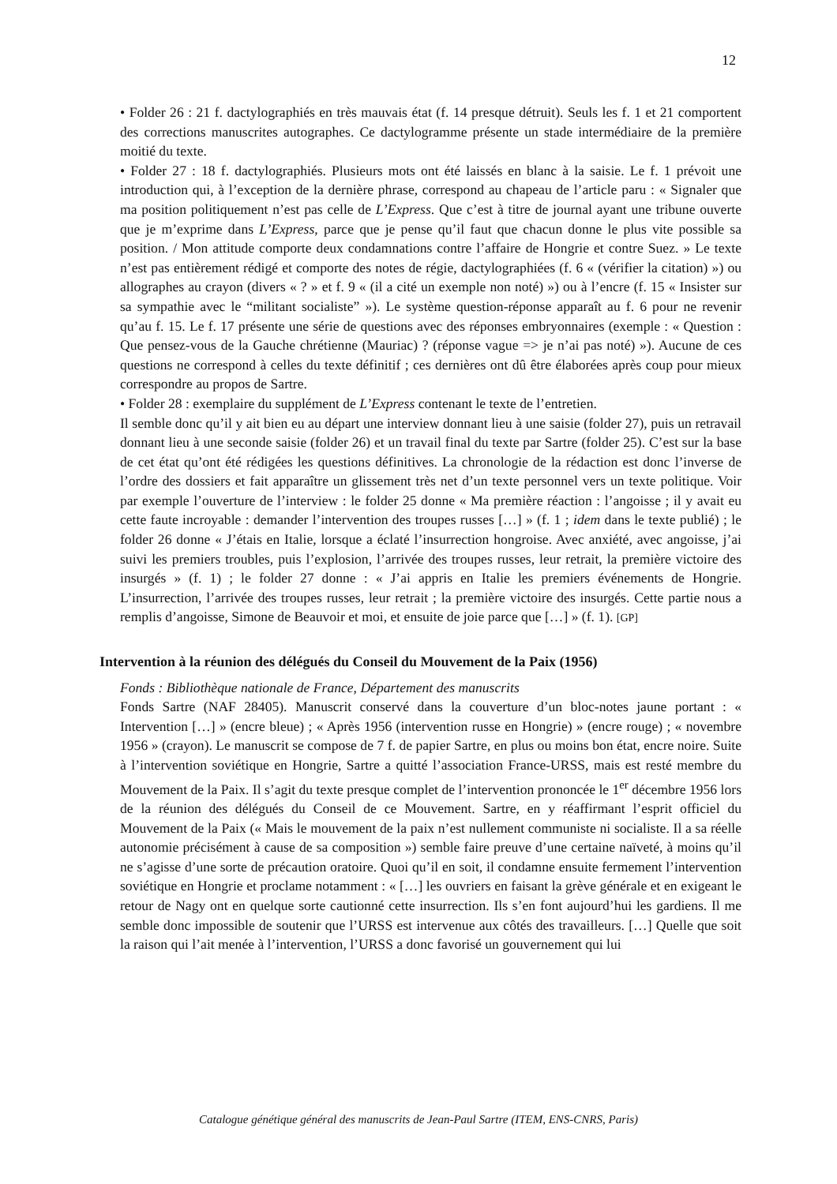12
• Folder 26 : 21 f. dactylographiés en très mauvais état (f. 14 presque détruit). Seuls les f. 1 et 21 comportent des corrections manuscrites autographes. Ce dactylogramme présente un stade intermédiaire de la première moitié du texte.
• Folder 27 : 18 f. dactylographiés. Plusieurs mots ont été laissés en blanc à la saisie. Le f. 1 prévoit une introduction qui, à l’exception de la dernière phrase, correspond au chapeau de l’article paru : « Signaler que ma position politiquement n’est pas celle de L’Express. Que c’est à titre de journal ayant une tribune ouverte que je m’exprime dans L’Express, parce que je pense qu’il faut que chacun donne le plus vite possible sa position. / Mon attitude comporte deux condamnations contre l’affaire de Hongrie et contre Suez. » Le texte n’est pas entièrement rédigé et comporte des notes de régie, dactylographiées (f. 6 « (vérifier la citation) ») ou allographes au crayon (divers « ? » et f. 9 « (il a cité un exemple non noté) ») ou à l’encre (f. 15 « Insister sur sa sympathie avec le “militant socialiste” »). Le système question-réponse apparaît au f. 6 pour ne revenir qu’au f. 15. Le f. 17 présente une série de questions avec des réponses embryonnaires (exemple : « Question : Que pensez-vous de la Gauche chrétienne (Mauriac) ? (réponse vague => je n’ai pas noté) »). Aucune de ces questions ne correspond à celles du texte définitif ; ces dernières ont dû être élaborées après coup pour mieux correspondre au propos de Sartre.
• Folder 28 : exemplaire du supplément de L’Express contenant le texte de l’entretien.
Il semble donc qu’il y ait bien eu au départ une interview donnant lieu à une saisie (folder 27), puis un retravail donnant lieu à une seconde saisie (folder 26) et un travail final du texte par Sartre (folder 25). C’est sur la base de cet état qu’ont été rédigées les questions définitives. La chronologie de la rédaction est donc l’inverse de l’ordre des dossiers et fait apparaître un glissement très net d’un texte personnel vers un texte politique. Voir par exemple l’ouverture de l’interview : le folder 25 donne « Ma première réaction : l’angoisse ; il y avait eu cette faute incroyable : demander l’intervention des troupes russes […] » (f. 1 ; idem dans le texte publié) ; le folder 26 donne « J’étais en Italie, lorsque a éclaté l’insurrection hongroise. Avec anxiété, avec angoisse, j’ai suivi les premiers troubles, puis l’explosion, l’arrivée des troupes russes, leur retrait, la première victoire des insurgés » (f. 1) ; le folder 27 donne : « J’ai appris en Italie les premiers événements de Hongrie. L’insurrection, l’arrivée des troupes russes, leur retrait ; la première victoire des insurgés. Cette partie nous a remplis d’angoisse, Simone de Beauvoir et moi, et ensuite de joie parce que […] » (f. 1). [GP]
Intervention à la réunion des délégués du Conseil du Mouvement de la Paix (1956)
Fonds : Bibliothèque nationale de France, Département des manuscrits
Fonds Sartre (NAF 28405). Manuscrit conservé dans la couverture d’un bloc-notes jaune portant : « Intervention […] » (encre bleue) ; « Après 1956 (intervention russe en Hongrie) » (encre rouge) ; « novembre 1956 » (crayon). Le manuscrit se compose de 7 f. de papier Sartre, en plus ou moins bon état, encre noire. Suite à l’intervention soviétique en Hongrie, Sartre a quitté l’association France-URSS, mais est resté membre du Mouvement de la Paix. Il s’agit du texte presque complet de l’intervention prononcée le 1<sup>er</sup> décembre 1956 lors de la réunion des délégués du Conseil de ce Mouvement. Sartre, en y réaffirmant l’esprit officiel du Mouvement de la Paix (« Mais le mouvement de la paix n’est nullement communiste ni socialiste. Il a sa réelle autonomie précisément à cause de sa composition ») semble faire preuve d’une certaine naïveté, à moins qu’il ne s’agisse d’une sorte de précaution oratoire. Quoi qu’il en soit, il condamne ensuite fermement l’intervention soviétique en Hongrie et proclame notamment : « […] les ouvriers en faisant la grève générale et en exigeant le retour de Nagy ont en quelque sorte cautionné cette insurrection. Ils s’en font aujourd’hui les gardiens. Il me semble donc impossible de soutenir que l’URSS est intervenue aux côtés des travailleurs. […] Quelle que soit la raison qui l’ait menée à l’intervention, l’URSS a donc favorisé un gouvernement qui lui
Catalogue génétique général des manuscrits de Jean-Paul Sartre (ITEM, ENS-CNRS, Paris)